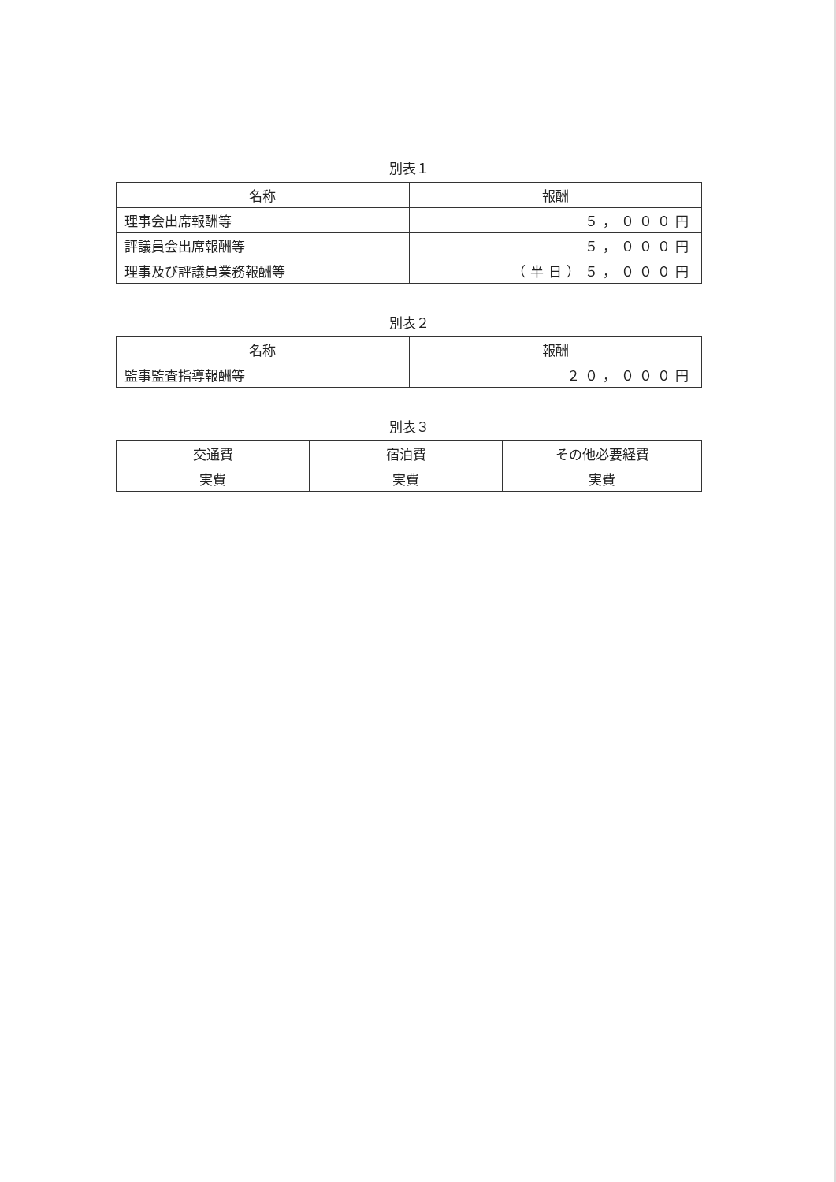別表１
| 名称 | 報酬 |
| --- | --- |
| 理事会出席報酬等 | ５，０００円 |
| 評議員会出席報酬等 | ５，０００円 |
| 理事及び評議員業務報酬等 | （半日）５，０００円 |
別表２
| 名称 | 報酬 |
| --- | --- |
| 監事監査指導報酬等 | ２０，０００円 |
別表３
| 交通費 | 宿泊費 | その他必要経費 |
| --- | --- | --- |
| 実費 | 実費 | 実費 |